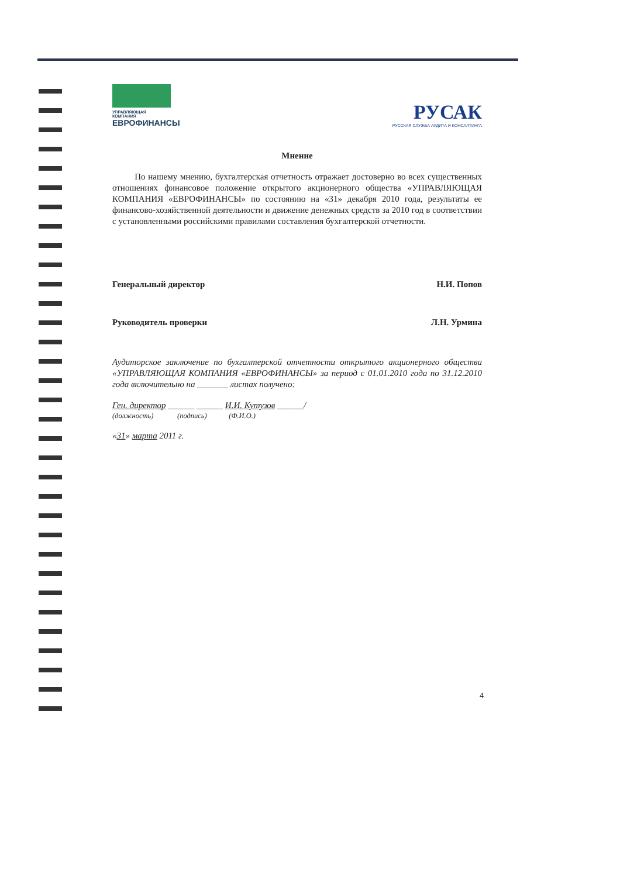УПРАВЛЯЮЩАЯ КОМПАНИЯ
ЕВРОФИНАНСЫ
РУСАК
РУССКАЯ СЛУЖБА АУДИТА И КОНСАЛТИНГА
Мнение
По нашему мнению, бухгалтерская отчетность отражает достоверно во всех существенных отношениях финансовое положение открытого акционерного общества «УПРАВЛЯЮЩАЯ КОМПАНИЯ «ЕВРОФИНАНСЫ» по состоянию на «31» декабря 2010 года, результаты ее финансово-хозяйственной деятельности и движение денежных средств за 2010 год в соответствии с установленными российскими правилами составления бухгалтерской отчетности.
Генеральный директор Н.И. Попов
Руководитель проверки Л.Н. Урмина
Аудиторское заключение по бухгалтерской отчетности открытого акционерного общества «УПРАВЛЯЮЩАЯ КОМПАНИЯ «ЕВРОФИНАНСЫ» за период с 01.01.2010 года по 31.12.2010 года включительно на _______ листах получено:
Ген. директор ______ ______ И.И. Кутузов ______/
(должность) (подпись) (Ф.И.О.)
«31» марта 2011 г.
4